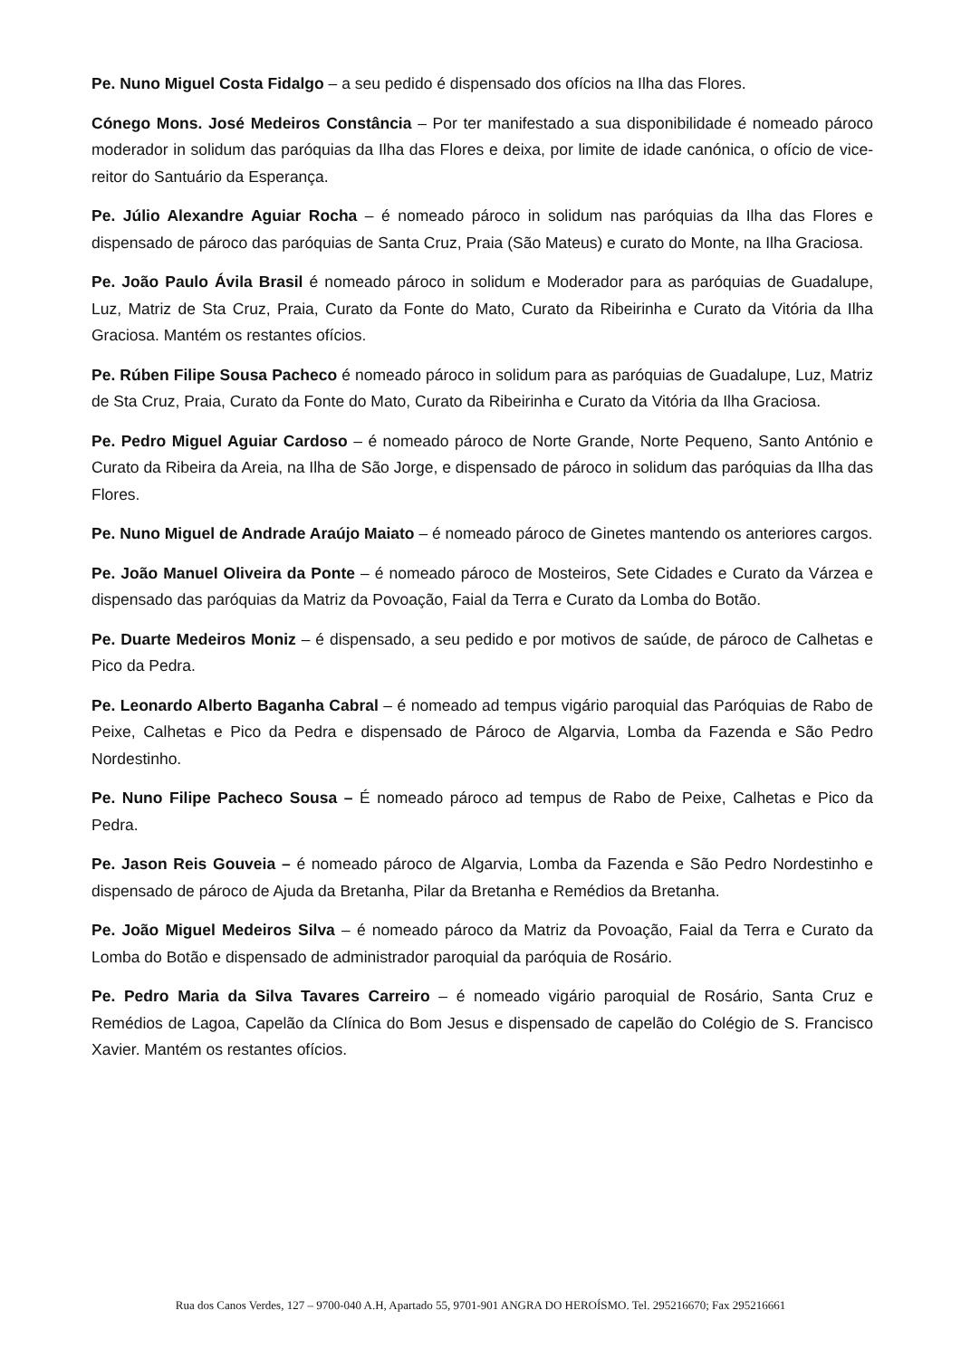Pe. Nuno Miguel Costa Fidalgo – a seu pedido é dispensado dos ofícios na Ilha das Flores.
Cónego Mons. José Medeiros Constância – Por ter manifestado a sua disponibilidade é nomeado pároco moderador in solidum das paróquias da Ilha das Flores e deixa, por limite de idade canónica, o ofício de vice-reitor do Santuário da Esperança.
Pe. Júlio Alexandre Aguiar Rocha – é nomeado pároco in solidum nas paróquias da Ilha das Flores e dispensado de pároco das paróquias de Santa Cruz, Praia (São Mateus) e curato do Monte, na Ilha Graciosa.
Pe. João Paulo Ávila Brasil é nomeado pároco in solidum e Moderador para as paróquias de Guadalupe, Luz, Matriz de Sta Cruz, Praia, Curato da Fonte do Mato, Curato da Ribeirinha e Curato da Vitória da Ilha Graciosa. Mantém os restantes ofícios.
Pe. Rúben Filipe Sousa Pacheco é nomeado pároco in solidum para as paróquias de Guadalupe, Luz, Matriz de Sta Cruz, Praia, Curato da Fonte do Mato, Curato da Ribeirinha e Curato da Vitória da Ilha Graciosa.
Pe. Pedro Miguel Aguiar Cardoso – é nomeado pároco de Norte Grande, Norte Pequeno, Santo António e Curato da Ribeira da Areia, na Ilha de São Jorge, e dispensado de pároco in solidum das paróquias da Ilha das Flores.
Pe. Nuno Miguel de Andrade Araújo Maiato – é nomeado pároco de Ginetes mantendo os anteriores cargos.
Pe. João Manuel Oliveira da Ponte – é nomeado pároco de Mosteiros, Sete Cidades e Curato da Várzea e dispensado das paróquias da Matriz da Povoação, Faial da Terra e Curato da Lomba do Botão.
Pe. Duarte Medeiros Moniz – é dispensado, a seu pedido e por motivos de saúde, de pároco de Calhetas e Pico da Pedra.
Pe. Leonardo Alberto Baganha Cabral – é nomeado ad tempus vigário paroquial das Paróquias de Rabo de Peixe, Calhetas e Pico da Pedra e dispensado de Pároco de Algarvia, Lomba da Fazenda e São Pedro Nordestinho.
Pe. Nuno Filipe Pacheco Sousa – É nomeado pároco ad tempus de Rabo de Peixe, Calhetas e Pico da Pedra.
Pe. Jason Reis Gouveia – é nomeado pároco de Algarvia, Lomba da Fazenda e São Pedro Nordestinho e dispensado de pároco de Ajuda da Bretanha, Pilar da Bretanha e Remédios da Bretanha.
Pe. João Miguel Medeiros Silva – é nomeado pároco da Matriz da Povoação, Faial da Terra e Curato da Lomba do Botão e dispensado de administrador paroquial da paróquia de Rosário.
Pe. Pedro Maria da Silva Tavares Carreiro – é nomeado vigário paroquial de Rosário, Santa Cruz e Remédios de Lagoa, Capelão da Clínica do Bom Jesus e dispensado de capelão do Colégio de S. Francisco Xavier. Mantém os restantes ofícios.
Rua dos Canos Verdes, 127 – 9700-040 A.H, Apartado 55, 9701-901 ANGRA DO HEROÍSMO. Tel. 295216670; Fax 295216661